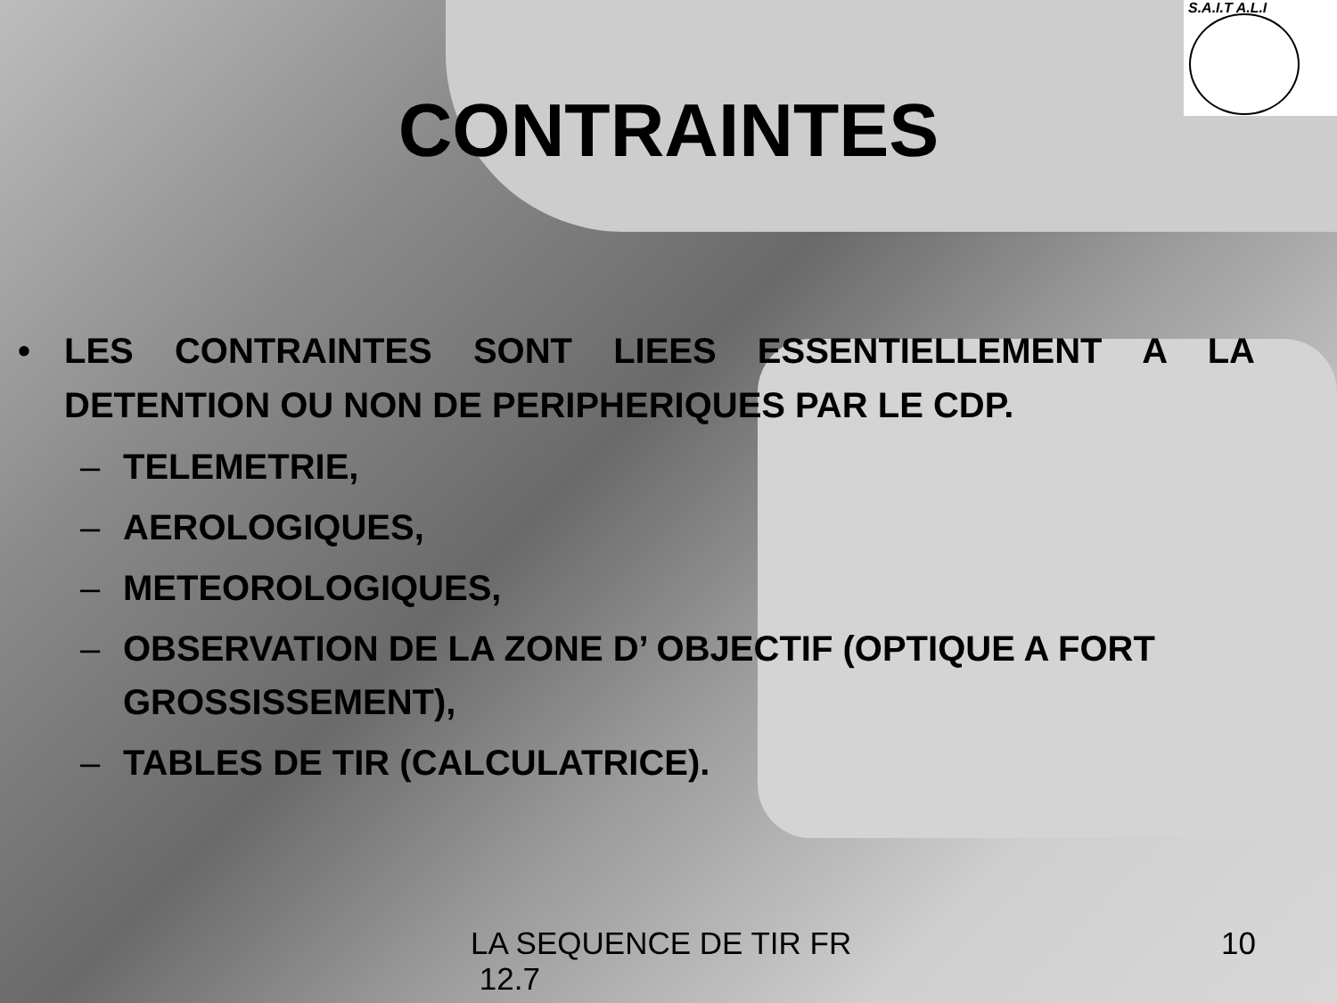S.A.I.T A.L.I
CONTRAINTES
• LES CONTRAINTES SONT LIEES ESSENTIELLEMENT A LA DETENTION OU NON DE PERIPHERIQUES PAR LE CDP.
– TELEMETRIE,
– AEROLOGIQUES,
– METEOROLOGIQUES,
– OBSERVATION DE LA ZONE D’ OBJECTIF (OPTIQUE A FORT GROSSISSEMENT),
– TABLES DE TIR (CALCULATRICE).
LA SEQUENCE DE TIR FR
12.7
10